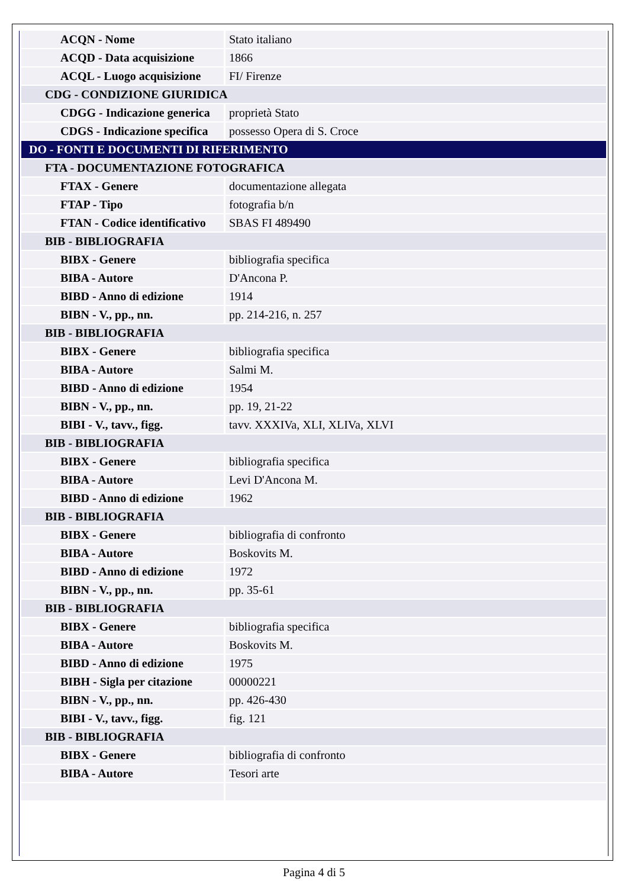| ACQN - Nome | Stato italiano |
| ACQD - Data acquisizione | 1866 |
| ACQL - Luogo acquisizione | FI/ Firenze |
| CDG - CONDIZIONE GIURIDICA | |
| CDGG - Indicazione generica | proprietà Stato |
| CDGS - Indicazione specifica | possesso Opera di S. Croce |
| DO - FONTI E DOCUMENTI DI RIFERIMENTO | |
| FTA - DOCUMENTAZIONE FOTOGRAFICA | |
| FTAX - Genere | documentazione allegata |
| FTAP - Tipo | fotografia b/n |
| FTAN - Codice identificativo | SBAS FI 489490 |
| BIB - BIBLIOGRAFIA | |
| BIBX - Genere | bibliografia specifica |
| BIBA - Autore | D'Ancona P. |
| BIBD - Anno di edizione | 1914 |
| BIBN - V., pp., nn. | pp. 214-216, n. 257 |
| BIB - BIBLIOGRAFIA | |
| BIBX - Genere | bibliografia specifica |
| BIBA - Autore | Salmi M. |
| BIBD - Anno di edizione | 1954 |
| BIBN - V., pp., nn. | pp. 19, 21-22 |
| BIBI - V., tavv., figg. | tavv. XXXIVa, XLI, XLIVa, XLVI |
| BIB - BIBLIOGRAFIA | |
| BIBX - Genere | bibliografia specifica |
| BIBA - Autore | Levi D'Ancona M. |
| BIBD - Anno di edizione | 1962 |
| BIB - BIBLIOGRAFIA | |
| BIBX - Genere | bibliografia di confronto |
| BIBA - Autore | Boskovits M. |
| BIBD - Anno di edizione | 1972 |
| BIBN - V., pp., nn. | pp. 35-61 |
| BIB - BIBLIOGRAFIA | |
| BIBX - Genere | bibliografia specifica |
| BIBA - Autore | Boskovits M. |
| BIBD - Anno di edizione | 1975 |
| BIBH - Sigla per citazione | 00000221 |
| BIBN - V., pp., nn. | pp. 426-430 |
| BIBI - V., tavv., figg. | fig. 121 |
| BIB - BIBLIOGRAFIA | |
| BIBX - Genere | bibliografia di confronto |
| BIBA - Autore | Tesori arte |
Pagina 4 di 5